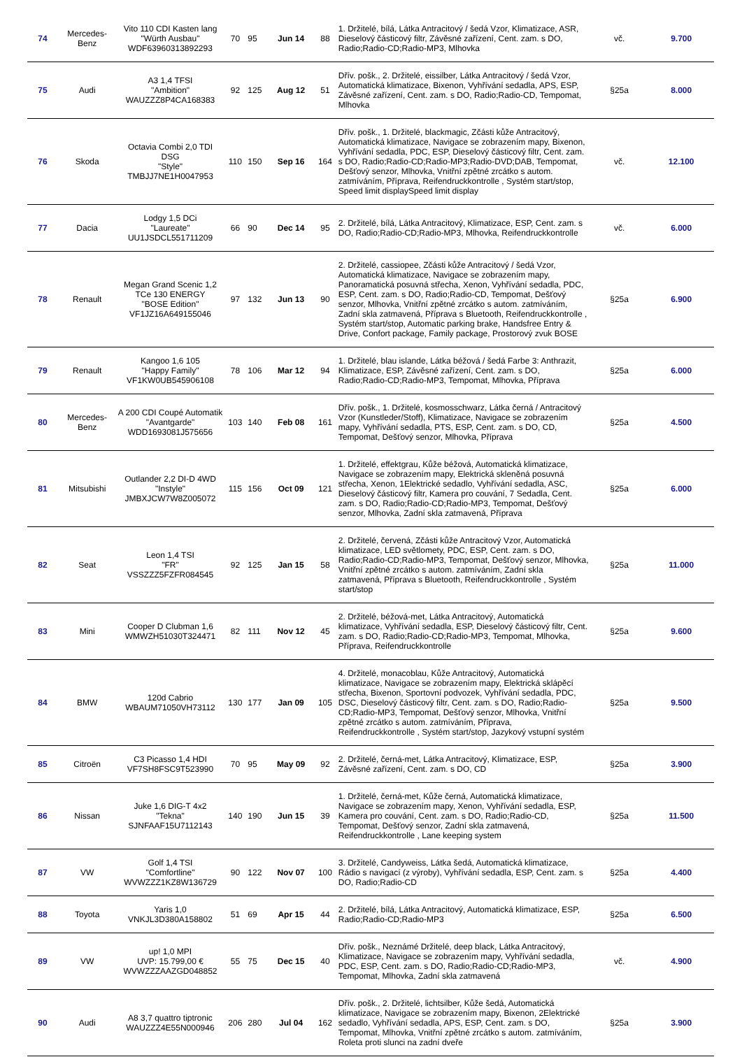| 74 | Mercedes-Benz | Vito 110 CDI Kasten lang "Würth Ausbau" WDF63960313892293 | 70 | 95 | Jun 14 | 88 | 1. Držitelé, bílá, Látka Antracitový / šedá Vzor, Klimatizace, ASR, Dieselový částicový filtr, Závěsné zařízení, Cent. zam. s DO, Radio;Radio-CD;Radio-MP3, Mlhovka | vč. | 9.700 |
| 75 | Audi | A3 1,4 TFSI "Ambition" WAUZZZ8P4CA168383 | 92 | 125 | Aug 12 | 51 | Dřív. pošk., 2. Držitelé, eissilber, Látka Antracitový / šedá Vzor, Automatická klimatizace, Bixenon, Vyhřívání sedadla, APS, ESP, Závěsné zařízení, Cent. zam. s DO, Radio;Radio-CD, Tempomat, Mlhovka | §25a | 8.000 |
| 76 | Skoda | Octavia Combi 2,0 TDI DSG "Style" TMBJJ7NE1H0047953 | 110 | 150 | Sep 16 | 164 | Dřív. pošk., 1. Držitelé, blackmagic, Zčásti kůže Antracitový, Automatická klimatizace, Navigace se zobrazením mapy, Bixenon, Vyhřívání sedadla, PDC, ESP, Dieselový částicový filtr, Cent. zam. s DO, Radio;Radio-CD;Radio-MP3;Radio-DVD;DAB, Tempomat, Dešťový senzor, Mlhovka, Vnitřní zpětné zrcátko s autom. zatmíváním, Příprava, Reifendruckkontrolle , Systém start/stop, Speed limit displaySpeed limit display | vč. | 12.100 |
| 77 | Dacia | Lodgy 1,5 DCi "Laureate" UU1JSDCL551711209 | 66 | 90 | Dec 14 | 95 | 2. Držitelé, bílá, Látka Antracitový, Klimatizace, ESP, Cent. zam. s DO, Radio;Radio-CD;Radio-MP3, Mlhovka, Reifendruckkontrolle | vč. | 6.000 |
| 78 | Renault | Megan Grand Scenic 1,2 TCe 130 ENERGY "BOSE Edition" VF1JZ16A649155046 | 97 | 132 | Jun 13 | 90 | 2. Držitelé, cassiopee, Zčásti kůže Antracitový / šedá Vzor, Automatická klimatizace, Navigace se zobrazením mapy, Panoramatická posuvná střecha, Xenon, Vyhřívání sedadla, PDC, ESP, Cent. zam. s DO, Radio;Radio-CD, Tempomat, Dešťový senzor, Mlhovka, Vnitřní zpětné zrcátko s autom. zatmíváním, Zadní skla zatmavená, Příprava s Bluetooth, Reifendruckkontrolle , Systém start/stop, Automatic parking brake, Handsfree Entry & Drive, Confort package, Family package, Prostorový zvuk BOSE | §25a | 6.900 |
| 79 | Renault | Kangoo 1,6 105 "Happy Family" VF1KW0UB545906108 | 78 | 106 | Mar 12 | 94 | 1. Držitelé, blau islande, Látka béžová / šedá Farbe 3: Anthrazit, Klimatizace, ESP, Závěsné zařízení, Cent. zam. s DO, Radio;Radio-CD;Radio-MP3, Tempomat, Mlhovka, Příprava | §25a | 6.000 |
| 80 | Mercedes-Benz | A 200 CDI Coupé Automatik "Avantgarde" WDD1693081J575656 | 103 | 140 | Feb 08 | 161 | Dřív. pošk., 1. Držitelé, kosmosschwarz, Látka černá / Antracitový Vzor (Kunstleder/Stoff), Klimatizace, Navigace se zobrazením mapy, Vyhřívání sedadla, PTS, ESP, Cent. zam. s DO, CD, Tempomat, Dešťový senzor, Mlhovka, Příprava | §25a | 4.500 |
| 81 | Mitsubishi | Outlander 2,2 DI-D 4WD "Instyle" JMBXJCW7W8Z005072 | 115 | 156 | Oct 09 | 121 | 1. Držitelé, effektgrau, Kůže béžová, Automatická klimatizace, Navigace se zobrazením mapy, Elektrická skleněná posuvná střecha, Xenon, 1Elektrické sedadlo, Vyhřívání sedadla, ASC, Dieselový částicový filtr, Kamera pro couvání, 7 Sedadla, Cent. zam. s DO, Radio;Radio-CD;Radio-MP3, Tempomat, Dešťový senzor, Mlhovka, Zadní skla zatmavená, Příprava | §25a | 6.000 |
| 82 | Seat | Leon 1,4 TSI "FR" VSSZZZ5FZFR084545 | 92 | 125 | Jan 15 | 58 | 2. Držitelé, červená, Zčásti kůže Antracitový Vzor, Automatická klimatizace, LED světlomety, PDC, ESP, Cent. zam. s DO, Radio;Radio-CD;Radio-MP3, Tempomat, Dešťový senzor, Mlhovka, Vnitřní zpětné zrcátko s autom. zatmíváním, Zadní skla zatmavená, Příprava s Bluetooth, Reifendruckkontrolle , Systém start/stop | §25a | 11.000 |
| 83 | Mini | Cooper D Clubman 1,6 WMWZH51030T324471 | 82 | 111 | Nov 12 | 45 | 2. Držitelé, béžová-met, Látka Antracitový, Automatická klimatizace, Vyhřívání sedadla, ESP, Dieselový částicový filtr, Cent. zam. s DO, Radio;Radio-CD;Radio-MP3, Tempomat, Mlhovka, Příprava, Reifendruckkontrolle | §25a | 9.600 |
| 84 | BMW | 120d Cabrio WBAUM71050VH73112 | 130 | 177 | Jan 09 | 105 | 4. Držitelé, monacoblau, Kůže Antracitový, Automatická klimatizace, Navigace se zobrazením mapy, Elektrická sklápěcí střecha, Bixenon, Sportovní podvozek, Vyhřívání sedadla, PDC, DSC, Dieselový částicový filtr, Cent. zam. s DO, Radio;Radio-CD;Radio-MP3, Tempomat, Dešťový senzor, Mlhovka, Vnitřní zpětné zrcátko s autom. zatmíváním, Příprava, Reifendruckkontrolle , Systém start/stop, Jazykový vstupní systém | §25a | 9.500 |
| 85 | Citroën | C3 Picasso 1,4 HDI VF7SH8FSC9T523990 | 70 | 95 | May 09 | 92 | 2. Držitelé, černá-met, Látka Antracitový, Klimatizace, ESP, Závěsné zařízení, Cent. zam. s DO, CD | §25a | 3.900 |
| 86 | Nissan | Juke 1,6 DIG-T 4x2 "Tekna" SJNFAAF15U7112143 | 140 | 190 | Jun 15 | 39 | 1. Držitelé, černá-met, Kůže černá, Automatická klimatizace, Navigace se zobrazením mapy, Xenon, Vyhřívání sedadla, ESP, Kamera pro couvání, Cent. zam. s DO, Radio;Radio-CD, Tempomat, Dešťový senzor, Zadní skla zatmavená, Reifendruckkontrolle , Lane keeping system | §25a | 11.500 |
| 87 | VW | Golf 1,4 TSI "Comfortline" WVWZZZ1KZ8W136729 | 90 | 122 | Nov 07 | 100 | 3. Držitelé, Candyweiss, Látka šedá, Automatická klimatizace, Rádio s navigací (z výroby), Vyhřívání sedadla, ESP, Cent. zam. s DO, Radio;Radio-CD | §25a | 4.400 |
| 88 | Toyota | Yaris 1,0 VNKJL3D380A158802 | 51 | 69 | Apr 15 | 44 | 2. Držitelé, bílá, Látka Antracitový, Automatická klimatizace, ESP, Radio;Radio-CD;Radio-MP3 | §25a | 6.500 |
| 89 | VW | up! 1,0 MPI UVP: 15.799,00 € WVWZZZAAZGD048852 | 55 | 75 | Dec 15 | 40 | Dřív. pošk., Neznámé Držitelé, deep black, Látka Antracitový, Klimatizace, Navigace se zobrazením mapy, Vyhřívání sedadla, PDC, ESP, Cent. zam. s DO, Radio;Radio-CD;Radio-MP3, Tempomat, Mlhovka, Zadní skla zatmavená | vč. | 4.900 |
| 90 | Audi | A8 3,7 quattro tiptronic WAUZZZ4E55N000946 | 206 | 280 | Jul 04 | 162 | Dřív. pošk., 2. Držitelé, lichtsilber, Kůže šedá, Automatická klimatizace, Navigace se zobrazením mapy, Bixenon, 2Elektrické sedadlo, Vyhřívání sedadla, APS, ESP, Cent. zam. s DO, Tempomat, Mlhovka, Vnitřní zpětné zrcátko s autom. zatmíváním, Roleta proti slunci na zadní dveře | §25a | 3.900 |